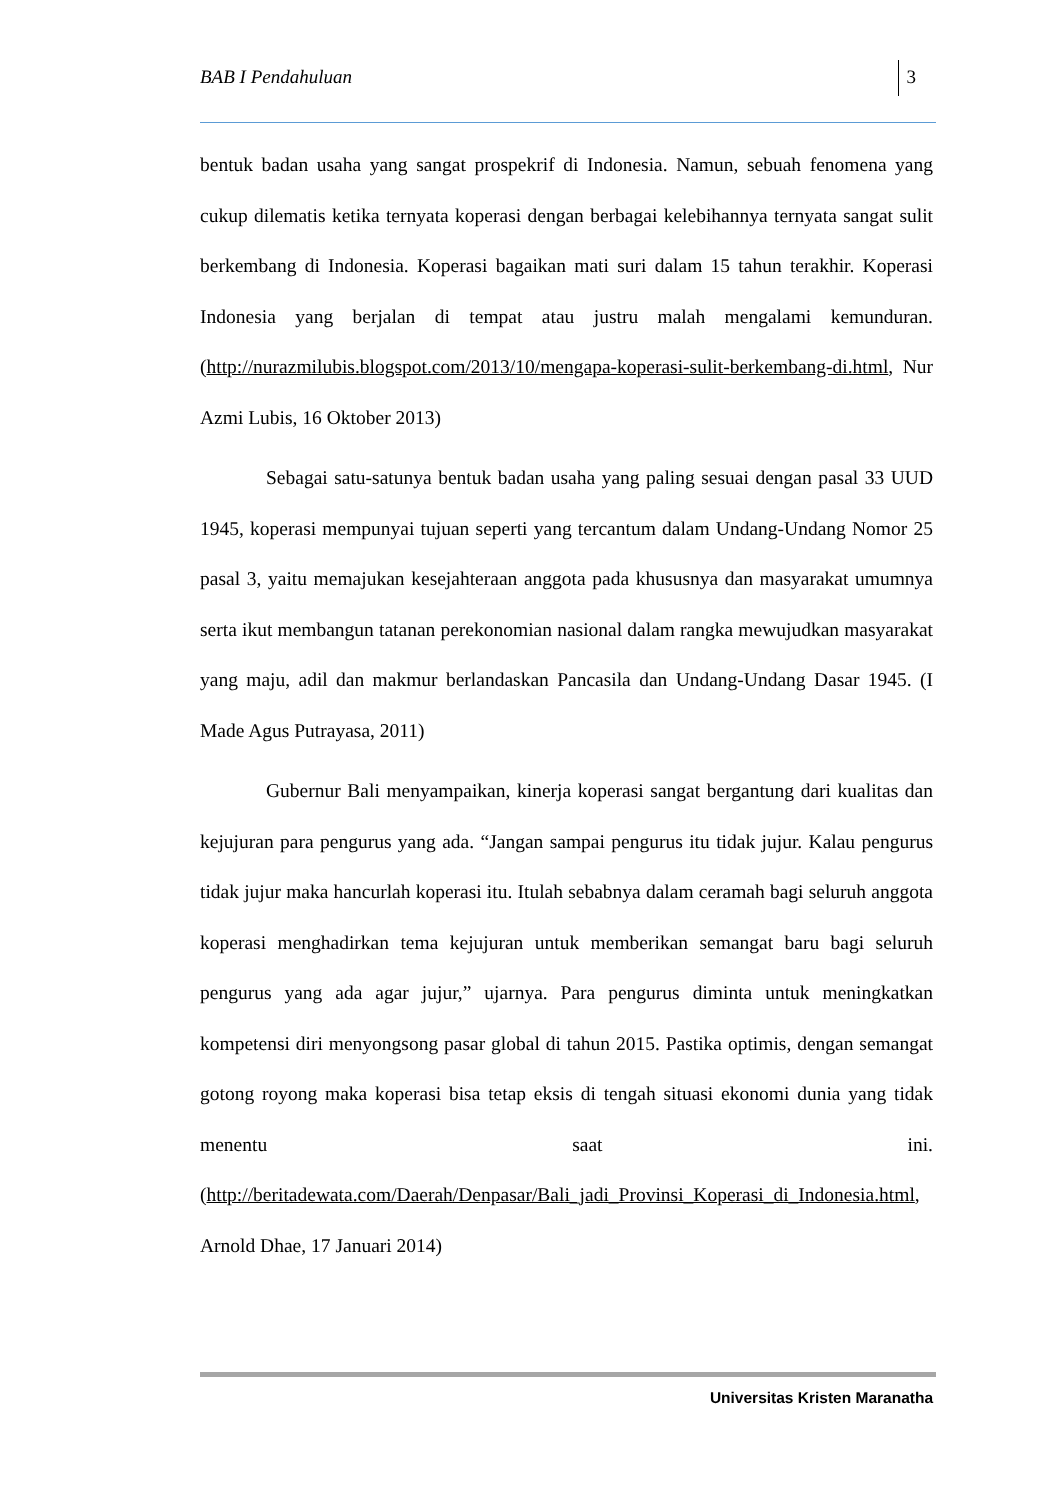BAB I Pendahuluan 3
bentuk badan usaha yang sangat prospekrif di Indonesia. Namun, sebuah fenomena yang cukup dilematis ketika ternyata koperasi dengan berbagai kelebihannya ternyata sangat sulit berkembang di Indonesia. Koperasi bagaikan mati suri dalam 15 tahun terakhir. Koperasi Indonesia yang berjalan di tempat atau justru malah mengalami kemunduran. (http://nurazmilubis.blogspot.com/2013/10/mengapa-koperasi-sulit-berkembang-di.html, Nur Azmi Lubis, 16 Oktober 2013)
Sebagai satu-satunya bentuk badan usaha yang paling sesuai dengan pasal 33 UUD 1945, koperasi mempunyai tujuan seperti yang tercantum dalam Undang-Undang Nomor 25 pasal 3, yaitu memajukan kesejahteraan anggota pada khususnya dan masyarakat umumnya serta ikut membangun tatanan perekonomian nasional dalam rangka mewujudkan masyarakat yang maju, adil dan makmur berlandaskan Pancasila dan Undang-Undang Dasar 1945. (I Made Agus Putrayasa, 2011)
Gubernur Bali menyampaikan, kinerja koperasi sangat bergantung dari kualitas dan kejujuran para pengurus yang ada. “Jangan sampai pengurus itu tidak jujur. Kalau pengurus tidak jujur maka hancurlah koperasi itu. Itulah sebabnya dalam ceramah bagi seluruh anggota koperasi menghadirkan tema kejujuran untuk memberikan semangat baru bagi seluruh pengurus yang ada agar jujur,” ujarnya. Para pengurus diminta untuk meningkatkan kompetensi diri menyongsong pasar global di tahun 2015. Pastika optimis, dengan semangat gotong royong maka koperasi bisa tetap eksis di tengah situasi ekonomi dunia yang tidak menentu saat ini.(http://beritadewata.com/Daerah/Denpasar/Bali_jadi_Provinsi_Koperasi_di_Indonesia.html, Arnold Dhae, 17 Januari 2014)
Universitas Kristen Maranatha